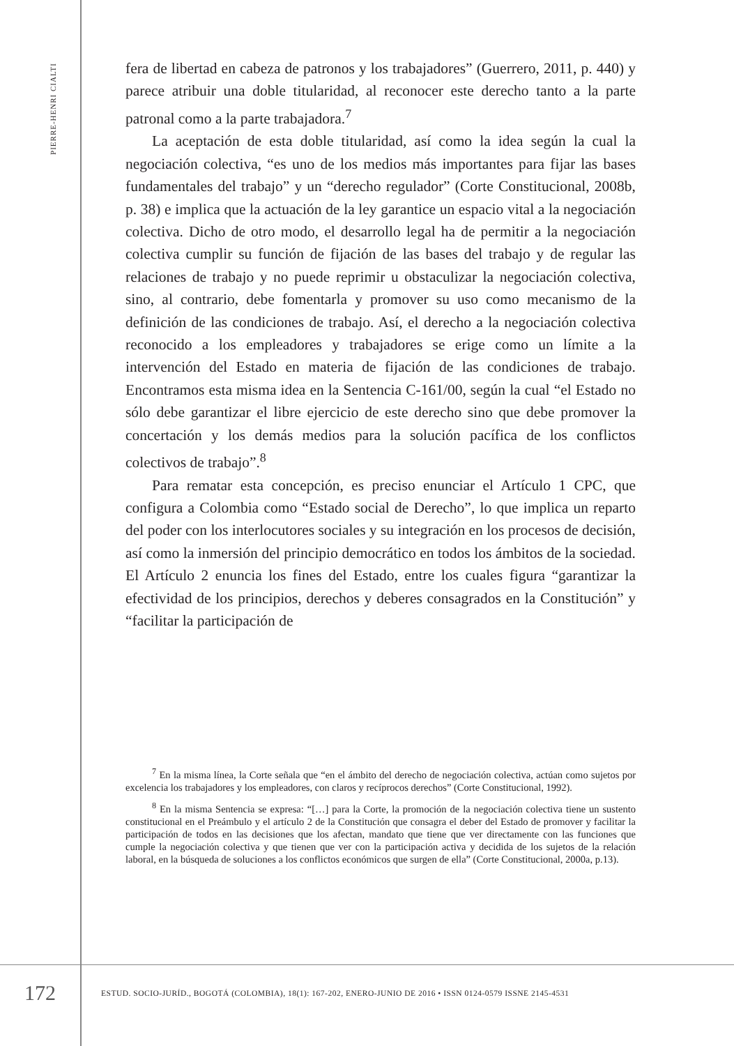PIERRE-HENRI CIALTI
fera de libertad en cabeza de patronos y los trabajadores” (Guerrero, 2011, p. 440) y parece atribuir una doble titularidad, al reconocer este derecho tanto a la parte patronal como a la parte trabajadora.<sup>7</sup>
La aceptación de esta doble titularidad, así como la idea según la cual la negociación colectiva, “es uno de los medios más importantes para fijar las bases fundamentales del trabajo” y un “derecho regulador” (Corte Constitucional, 2008b, p. 38) e implica que la actuación de la ley garantice un espacio vital a la negociación colectiva. Dicho de otro modo, el desarrollo legal ha de permitir a la negociación colectiva cumplir su función de fijación de las bases del trabajo y de regular las relaciones de trabajo y no puede reprimir u obstaculizar la negociación colectiva, sino, al contrario, debe fomentarla y promover su uso como mecanismo de la definición de las condiciones de trabajo. Así, el derecho a la negociación colectiva reconocido a los empleadores y trabajadores se erige como un límite a la intervención del Estado en materia de fijación de las condiciones de trabajo. Encontramos esta misma idea en la Sentencia C-161/00, según la cual “el Estado no sólo debe garantizar el libre ejercicio de este derecho sino que debe promover la concertación y los demás medios para la solución pacífica de los conflictos colectivos de trabajo”.<sup>8</sup>
Para rematar esta concepción, es preciso enunciar el Artículo 1 CPC, que configura a Colombia como “Estado social de Derecho”, lo que implica un reparto del poder con los interlocutores sociales y su integración en los procesos de decisión, así como la inmersión del principio democrático en todos los ámbitos de la sociedad. El Artículo 2 enuncia los fines del Estado, entre los cuales figura “garantizar la efectividad de los principios, derechos y deberes consagrados en la Constitución” y “facilitar la participación de
<sup>7</sup> En la misma línea, la Corte señala que “en el ámbito del derecho de negociación colectiva, actúan como sujetos por excelencia los trabajadores y los empleadores, con claros y recíprocos derechos” (Corte Constitucional, 1992).
<sup>8</sup> En la misma Sentencia se expresa: “[…] para la Corte, la promoción de la negociación colectiva tiene un sustento constitucional en el Preámbulo y el artículo 2 de la Constitución que consagra el deber del Estado de promover y facilitar la participación de todos en las decisiones que los afectan, mandato que tiene que ver directamente con las funciones que cumple la negociación colectiva y que tienen que ver con la participación activa y decidida de los sujetos de la relación laboral, en la búsqueda de soluciones a los conflictos económicos que surgen de ella” (Corte Constitucional, 2000a, p.13).
172
ESTUD. SOCIO-JURÍD., BOGOTÁ (COLOMBIA), 18(1): 167-202, ENERO-JUNIO DE 2016 • ISSN 0124-0579 ISSNE 2145-4531